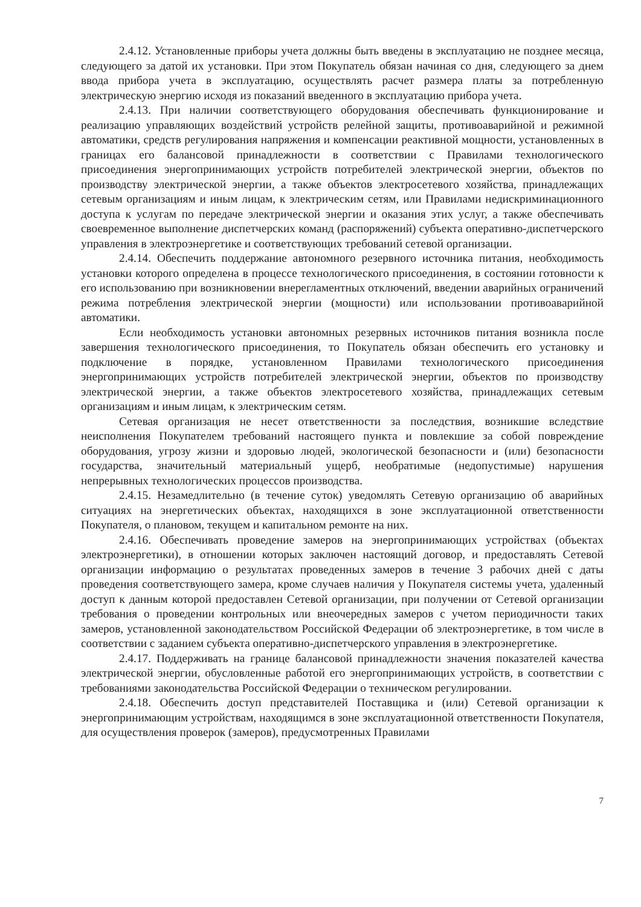2.4.12. Установленные приборы учета должны быть введены в эксплуатацию не позднее месяца, следующего за датой их установки. При этом Покупатель обязан начиная со дня, следующего за днем ввода прибора учета в эксплуатацию, осуществлять расчет размера платы за потребленную электрическую энергию исходя из показаний введенного в эксплуатацию прибора учета.
2.4.13. При наличии соответствующего оборудования обеспечивать функционирование и реализацию управляющих воздействий устройств релейной защиты, противоаварийной и режимной автоматики, средств регулирования напряжения и компенсации реактивной мощности, установленных в границах его балансовой принадлежности в соответствии с Правилами технологического присоединения энергопринимающих устройств потребителей электрической энергии, объектов по производству электрической энергии, а также объектов электросетевого хозяйства, принадлежащих сетевым организациям и иным лицам, к электрическим сетям, или Правилами недискриминационного доступа к услугам по передаче электрической энергии и оказания этих услуг, а также обеспечивать своевременное выполнение диспетчерских команд (распоряжений) субъекта оперативно-диспетчерского управления в электроэнергетике и соответствующих требований сетевой организации.
2.4.14. Обеспечить поддержание автономного резервного источника питания, необходимость установки которого определена в процессе технологического присоединения, в состоянии готовности к его использованию при возникновении внерегламентных отключений, введении аварийных ограничений режима потребления электрической энергии (мощности) или использовании противоаварийной автоматики.
Если необходимость установки автономных резервных источников питания возникла после завершения технологического присоединения, то Покупатель обязан обеспечить его установку и подключение в порядке, установленном Правилами технологического присоединения энергопринимающих устройств потребителей электрической энергии, объектов по производству электрической энергии, а также объектов электросетевого хозяйства, принадлежащих сетевым организациям и иным лицам, к электрическим сетям.
Сетевая организация не несет ответственности за последствия, возникшие вследствие неисполнения Покупателем требований настоящего пункта и повлекшие за собой повреждение оборудования, угрозу жизни и здоровью людей, экологической безопасности и (или) безопасности государства, значительный материальный ущерб, необратимые (недопустимые) нарушения непрерывных технологических процессов производства.
2.4.15. Незамедлительно (в течение суток) уведомлять Сетевую организацию об аварийных ситуациях на энергетических объектах, находящихся в зоне эксплуатационной ответственности Покупателя, о плановом, текущем и капитальном ремонте на них.
2.4.16. Обеспечивать проведение замеров на энергопринимающих устройствах (объектах электроэнергетики), в отношении которых заключен настоящий договор, и предоставлять Сетевой организации информацию о результатах проведенных замеров в течение 3 рабочих дней с даты проведения соответствующего замера, кроме случаев наличия у Покупателя системы учета, удаленный доступ к данным которой предоставлен Сетевой организации, при получении от Сетевой организации требования о проведении контрольных или внеочередных замеров с учетом периодичности таких замеров, установленной законодательством Российской Федерации об электроэнергетике, в том числе в соответствии с заданием субъекта оперативно-диспетчерского управления в электроэнергетике.
2.4.17. Поддерживать на границе балансовой принадлежности значения показателей качества электрической энергии, обусловленные работой его энергопринимающих устройств, в соответствии с требованиями законодательства Российской Федерации о техническом регулировании.
2.4.18. Обеспечить доступ представителей Поставщика и (или) Сетевой организации к энергопринимающим устройствам, находящимся в зоне эксплуатационной ответственности Покупателя, для осуществления проверок (замеров), предусмотренных Правилами
7